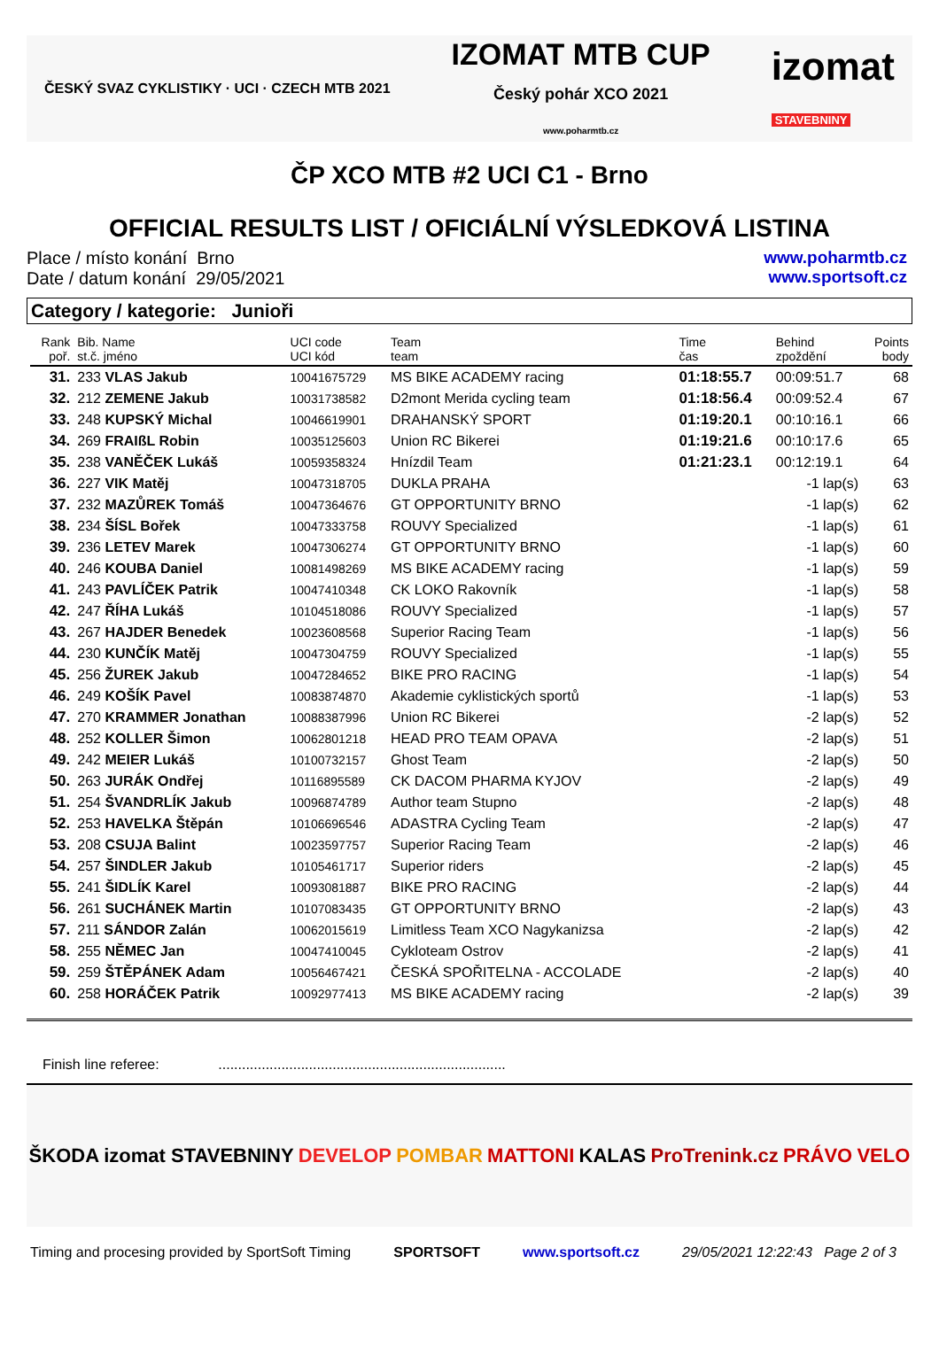ČESKÝ SVAZ CYKLISTIKY · UCI · CZECH MTB 2021
IZOMAT MTB CUP
Český pohár XCO 2021
www.poharmtb.cz
izomat
STAVEBNINY
ČP XCO MTB #2 UCI C1 - Brno
OFFICIAL RESULTS LIST / OFICIÁLNÍ VÝSLEDKOVÁ LISTINA
Place / místo konání Brno
Date / datum konání 29/05/2021
www.poharmtb.cz
www.sportsoft.cz
Category / kategorie: Junioři
| Rank poř. | Bib. Name st.č. jméno | UCI code UCI kód | Team team | Time čas | Behind zpoždění | Points body |
| --- | --- | --- | --- | --- | --- | --- |
| 31. | 233 VLAS Jakub | 10041675729 | MS BIKE ACADEMY racing | 01:18:55.7 | 00:09:51.7 | 68 |
| 32. | 212 ZEMENE Jakub | 10031738582 | D2mont Merida cycling team | 01:18:56.4 | 00:09:52.4 | 67 |
| 33. | 248 KUPSKÝ Michal | 10046619901 | DRAHANSKÝ SPORT | 01:19:20.1 | 00:10:16.1 | 66 |
| 34. | 269 FRAIßL Robin | 10035125603 | Union RC Bikerei | 01:19:21.6 | 00:10:17.6 | 65 |
| 35. | 238 VANĚČEK Lukáš | 10059358324 | Hnízdil Team | 01:21:23.1 | 00:12:19.1 | 64 |
| 36. | 227 VIK Matěj | 10047318705 | DUKLA PRAHA | | -1 lap(s) | 63 |
| 37. | 232 MAZŮREK Tomáš | 10047364676 | GT OPPORTUNITY BRNO | | -1 lap(s) | 62 |
| 38. | 234 ŠÍSL Bořek | 10047333758 | ROUVY Specialized | | -1 lap(s) | 61 |
| 39. | 236 LETEV Marek | 10047306274 | GT OPPORTUNITY BRNO | | -1 lap(s) | 60 |
| 40. | 246 KOUBA Daniel | 10081498269 | MS BIKE ACADEMY racing | | -1 lap(s) | 59 |
| 41. | 243 PAVLÍČEK Patrik | 10047410348 | CK LOKO Rakovník | | -1 lap(s) | 58 |
| 42. | 247 ŘÍHA Lukáš | 10104518086 | ROUVY Specialized | | -1 lap(s) | 57 |
| 43. | 267 HAJDER Benedek | 10023608568 | Superior Racing Team | | -1 lap(s) | 56 |
| 44. | 230 KUNČÍK Matěj | 10047304759 | ROUVY Specialized | | -1 lap(s) | 55 |
| 45. | 256 ŽUREK Jakub | 10047284652 | BIKE PRO RACING | | -1 lap(s) | 54 |
| 46. | 249 KOŠÍK Pavel | 10083874870 | Akademie cyklistických sportů | | -1 lap(s) | 53 |
| 47. | 270 KRAMMER Jonathan | 10088387996 | Union RC Bikerei | | -2 lap(s) | 52 |
| 48. | 252 KOLLER Šimon | 10062801218 | HEAD PRO TEAM OPAVA | | -2 lap(s) | 51 |
| 49. | 242 MEIER Lukáš | 10100732157 | Ghost Team | | -2 lap(s) | 50 |
| 50. | 263 JURÁK Ondřej | 10116895589 | CK DACOM PHARMA KYJOV | | -2 lap(s) | 49 |
| 51. | 254 ŠVANDRLÍK Jakub | 10096874789 | Author team Stupno | | -2 lap(s) | 48 |
| 52. | 253 HAVELKA Štěpán | 10106696546 | ADASTRA Cycling Team | | -2 lap(s) | 47 |
| 53. | 208 CSUJA Balint | 10023597757 | Superior Racing Team | | -2 lap(s) | 46 |
| 54. | 257 ŠINDLER Jakub | 10105461717 | Superior riders | | -2 lap(s) | 45 |
| 55. | 241 ŠIDLÍK Karel | 10093081887 | BIKE PRO RACING | | -2 lap(s) | 44 |
| 56. | 261 SUCHÁNEK Martin | 10107083435 | GT OPPORTUNITY BRNO | | -2 lap(s) | 43 |
| 57. | 211 SÁNDOR Zalán | 10062015619 | Limitless Team XCO Nagykanizsa | | -2 lap(s) | 42 |
| 58. | 255 NĚMEC Jan | 10047410045 | Cykloteam Ostrov | | -2 lap(s) | 41 |
| 59. | 259 ŠTĚPÁNEK Adam | 10056467421 | ČESKÁ SPOŘITELNA - ACCOLADE | | -2 lap(s) | 40 |
| 60. | 258 HORÁČEK Patrik | 10092977413 | MS BIKE ACADEMY racing | | -2 lap(s) | 39 |
Finish line referee: .........................................................................
ŠKODA izomat STAVEBNINY DEVELOP POMBAR MATTONI KALAS ProTrenink.cz PRÁVO VELO
Timing and procesing provided by SportSoft Timing SPORTSOFT www.sportsoft.cz 29/05/2021 12:22:43 Page 2 of 3